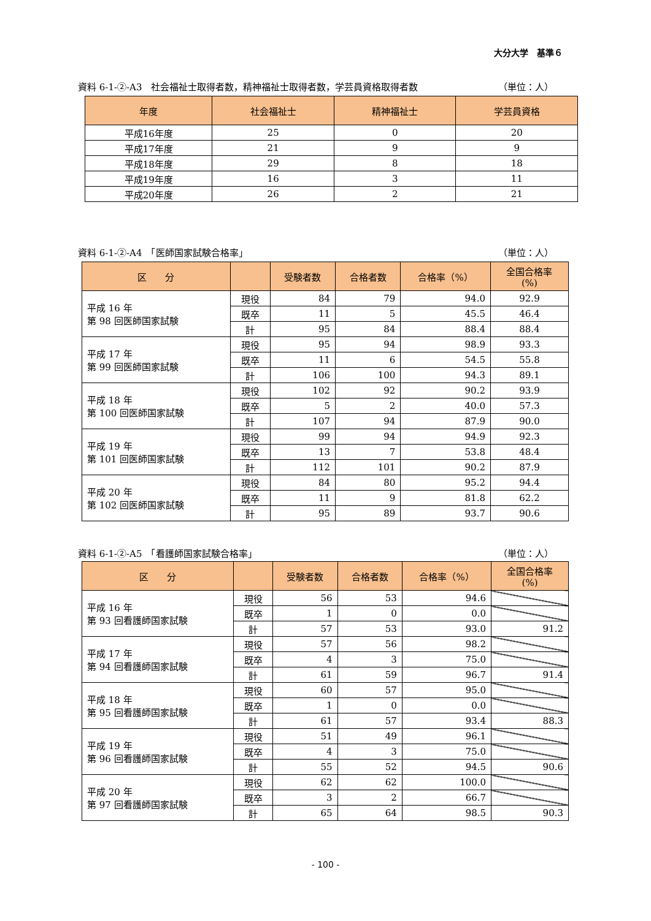大分大学　基準６
資料 6-1-②-A3　社会福祉士取得者数，精神福祉士取得者数，学芸員資格取得者数 （単位：人）
| 年度 | 社会福祉士 | 精神福祉士 | 学芸員資格 |
| --- | --- | --- | --- |
| 平成16年度 | 25 | 0 | 20 |
| 平成17年度 | 21 | 9 | 9 |
| 平成18年度 | 29 | 8 | 18 |
| 平成19年度 | 16 | 3 | 11 |
| 平成20年度 | 26 | 2 | 21 |
資料 6-1-②-A4　「医師国家試験合格率」 （単位：人）
| 区 分 | | 受験者数 | 合格者数 | 合格率（%） | 全国合格率 (%) |
| --- | --- | --- | --- | --- | --- |
| 平成 16 年 第 98 回医師国家試験 | 現役 | 84 | 79 | 94.0 | 92.9 |
| | 既卒 | 11 | 5 | 45.5 | 46.4 |
| | 計 | 95 | 84 | 88.4 | 88.4 |
| 平成 17 年 第 99 回医師国家試験 | 現役 | 95 | 94 | 98.9 | 93.3 |
| | 既卒 | 11 | 6 | 54.5 | 55.8 |
| | 計 | 106 | 100 | 94.3 | 89.1 |
| 平成 18 年 第 100 回医師国家試験 | 現役 | 102 | 92 | 90.2 | 93.9 |
| | 既卒 | 5 | 2 | 40.0 | 57.3 |
| | 計 | 107 | 94 | 87.9 | 90.0 |
| 平成 19 年 第 101 回医師国家試験 | 現役 | 99 | 94 | 94.9 | 92.3 |
| | 既卒 | 13 | 7 | 53.8 | 48.4 |
| | 計 | 112 | 101 | 90.2 | 87.9 |
| 平成 20 年 第 102 回医師国家試験 | 現役 | 84 | 80 | 95.2 | 94.4 |
| | 既卒 | 11 | 9 | 81.8 | 62.2 |
| | 計 | 95 | 89 | 93.7 | 90.6 |
資料 6-1-②-A5　「看護師国家試験合格率」 （単位：人）
| 区 分 | | 受験者数 | 合格者数 | 合格率（%） | 全国合格率 (%) |
| --- | --- | --- | --- | --- | --- |
| 平成 16 年 第 93 回看護師国家試験 | 現役 | 56 | 53 | 94.6 | |
| | 既卒 | 1 | 0 | 0.0 | |
| | 計 | 57 | 53 | 93.0 | 91.2 |
| 平成 17 年 第 94 回看護師国家試験 | 現役 | 57 | 56 | 98.2 | |
| | 既卒 | 4 | 3 | 75.0 | |
| | 計 | 61 | 59 | 96.7 | 91.4 |
| 平成 18 年 第 95 回看護師国家試験 | 現役 | 60 | 57 | 95.0 | |
| | 既卒 | 1 | 0 | 0.0 | |
| | 計 | 61 | 57 | 93.4 | 88.3 |
| 平成 19 年 第 96 回看護師国家試験 | 現役 | 51 | 49 | 96.1 | |
| | 既卒 | 4 | 3 | 75.0 | |
| | 計 | 55 | 52 | 94.5 | 90.6 |
| 平成 20 年 第 97 回看護師国家試験 | 現役 | 62 | 62 | 100.0 | |
| | 既卒 | 3 | 2 | 66.7 | |
| | 計 | 65 | 64 | 98.5 | 90.3 |
- 100 -